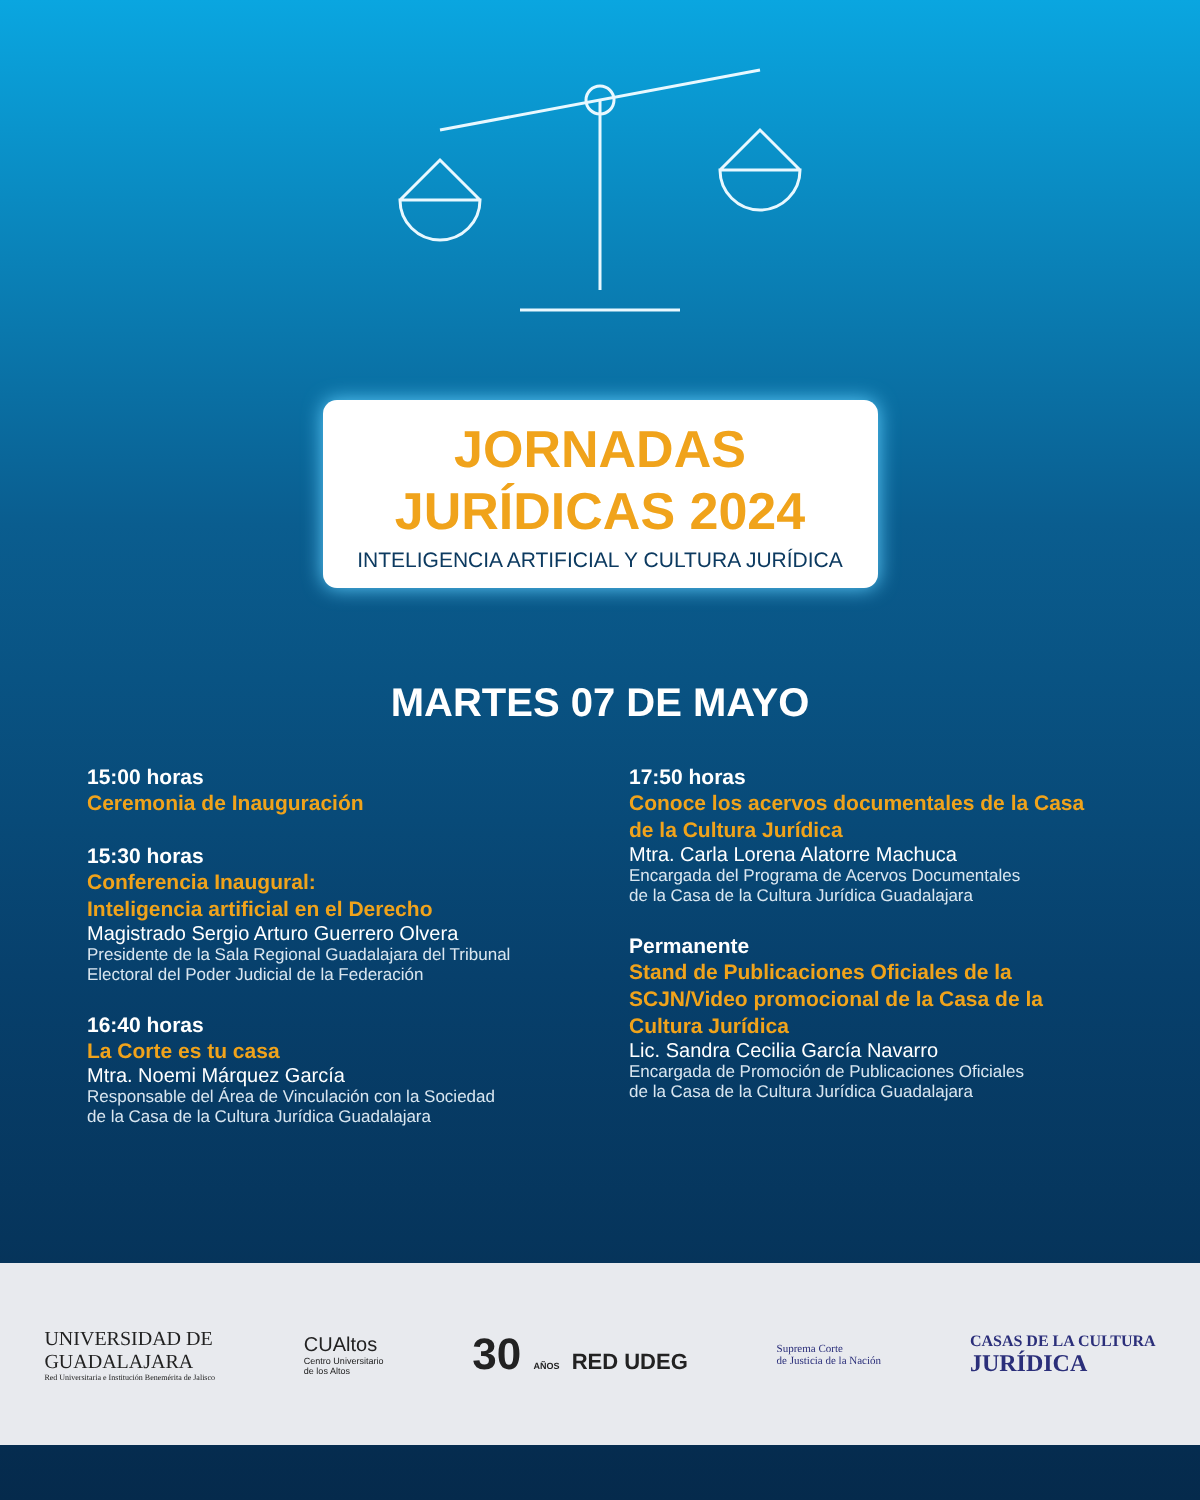JORNADAS
JURÍDICAS 2024
INTELIGENCIA ARTIFICIAL Y CULTURA JURÍDICA
MARTES 07 DE MAYO
15:00 horas
Ceremonia de Inauguración
15:30 horas
Conferencia Inaugural:
Inteligencia artificial en el Derecho
Magistrado Sergio Arturo Guerrero Olvera
Presidente de la Sala Regional Guadalajara del Tribunal
Electoral del Poder Judicial de la Federación
16:40 horas
La Corte es tu casa
Mtra. Noemi Márquez García
Responsable del Área de Vinculación con la Sociedad
de la Casa de la Cultura Jurídica Guadalajara
17:50 horas
Conoce los acervos documentales de la Casa de la Cultura Jurídica
Mtra. Carla Lorena Alatorre Machuca
Encargada del Programa de Acervos Documentales
de la Casa de la Cultura Jurídica Guadalajara
Permanente
Stand de Publicaciones Oficiales de la SCJN/Video promocional de la Casa de la Cultura Jurídica
Lic. Sandra Cecilia García Navarro
Encargada de Promoción de Publicaciones Oficiales
de la Casa de la Cultura Jurídica Guadalajara
UNIVERSIDAD DE
GUADALAJARA
Red Universitaria e Institución Benemérita de Jalisco
CUAltos
Centro Universitario
de los Altos
30 AÑOS RED UDEG
Suprema Corte
de Justicia de la Nación
CASAS DE LA CULTURA
JURÍDICA